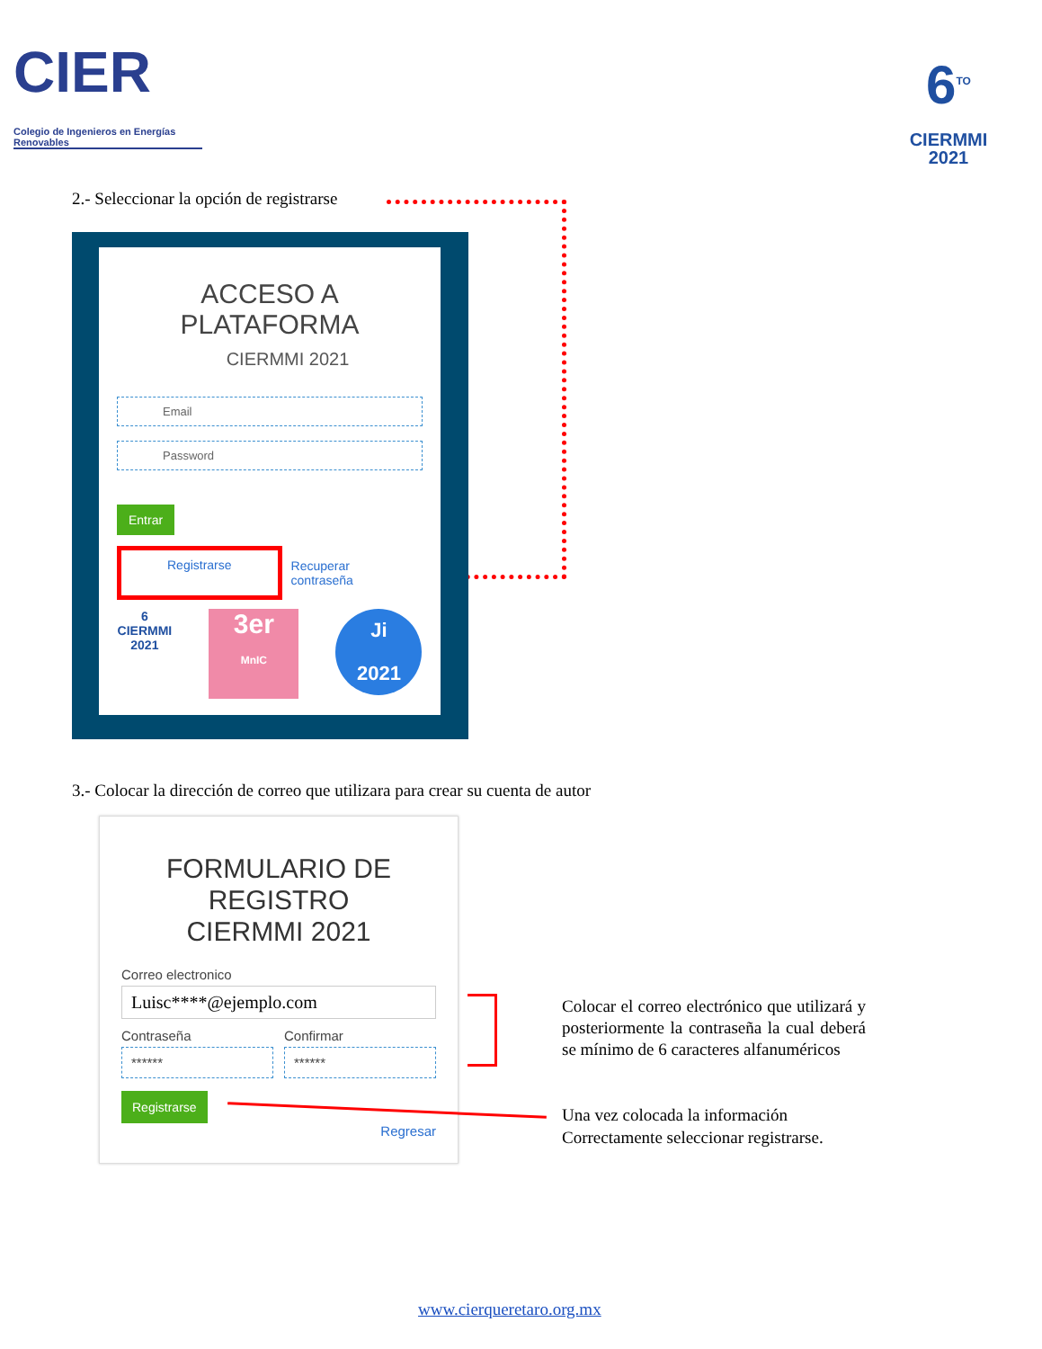CIER
Colegio de Ingenieros en Energías Renovables
6<sup>TO</sup>
CIERMMI
2021
2.- Seleccionar la opción de registrarse
ACCESO A
PLATAFORMA
CIERMMI 2021
Email
Password
Entrar
Registrarse
Recuperar contraseña
6
CIERMMI
2021
3er
MnIC
Ji
2021
3.- Colocar la dirección de correo que utilizara para crear su cuenta de autor
FORMULARIO DE
REGISTRO
CIERMMI 2021
Correo electronico
Luisc****@ejemplo.com
Contraseña
******
Confirmar
******
Registrarse
Regresar
Colocar el correo electrónico que utilizará y posteriormente la contraseña la cual deberá se mínimo de 6 caracteres alfanuméricos
Una vez colocada la información
Correctamente seleccionar registrarse.
www.cierqueretaro.org.mx